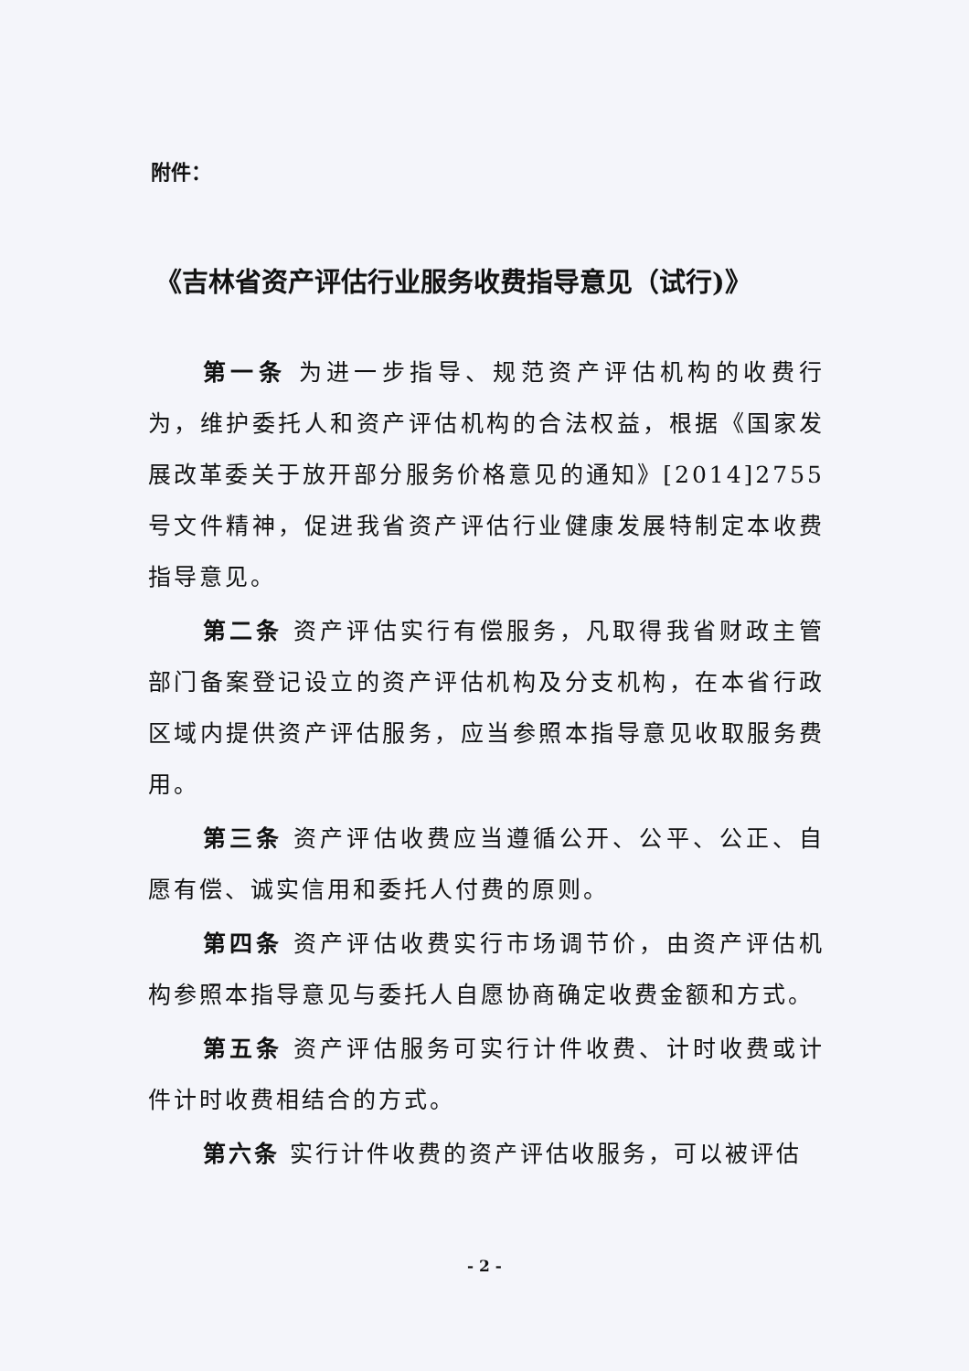附件：
《吉林省资产评估行业服务收费指导意见（试行)》
第一条 为进一步指导、规范资产评估机构的收费行为，维护委托人和资产评估机构的合法权益，根据《国家发展改革委关于放开部分服务价格意见的通知》[2014]2755 号文件精神，促进我省资产评估行业健康发展特制定本收费指导意见。
第二条 资产评估实行有偿服务，凡取得我省财政主管部门备案登记设立的资产评估机构及分支机构，在本省行政区域内提供资产评估服务，应当参照本指导意见收取服务费用。
第三条 资产评估收费应当遵循公开、公平、公正、自愿有偿、诚实信用和委托人付费的原则。
第四条 资产评估收费实行市场调节价，由资产评估机构参照本指导意见与委托人自愿协商确定收费金额和方式。
第五条 资产评估服务可实行计件收费、计时收费或计件计时收费相结合的方式。
第六条 实行计件收费的资产评估收服务，可以被评估
- 2 -